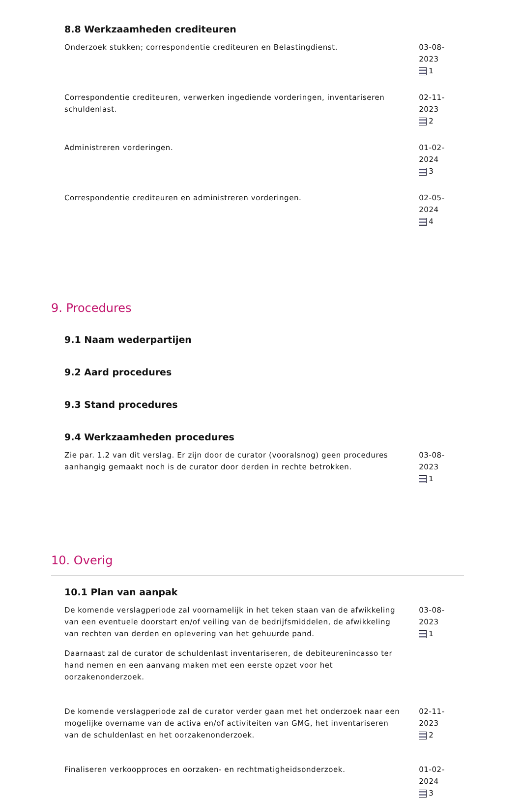8.8 Werkzaamheden crediteuren
Onderzoek stukken; correspondentie crediteuren en Belastingdienst. 03-08-2023
1
Correspondentie crediteuren, verwerken ingediende vorderingen, inventariseren schuldenlast.
02-11-2023
2
Administreren vorderingen. 01-02-2024
3
Correspondentie crediteuren en administreren vorderingen. 02-05-2024
4
9. Procedures
9.1 Naam wederpartijen
9.2 Aard procedures
9.3 Stand procedures
9.4 Werkzaamheden procedures
Zie par. 1.2 van dit verslag. Er zijn door de curator (vooralsnog) geen procedures aanhangig gemaakt noch is de curator door derden in rechte betrokken.
03-08-2023
1
10. Overig
10.1 Plan van aanpak
De komende verslagperiode zal voornamelijk in het teken staan van de afwikkeling van een eventuele doorstart en/of veiling van de bedrijfsmiddelen, de afwikkeling van rechten van derden en oplevering van het gehuurde pand.
Daarnaast zal de curator de schuldenlast inventariseren, de debiteurenincasso ter hand nemen en een aanvang maken met een eerste opzet voor het oorzakenonderzoek.
03-08-2023
1
De komende verslagperiode zal de curator verder gaan met het onderzoek naar een mogelijke overname van de activa en/of activiteiten van GMG, het inventariseren van de schuldenlast en het oorzakenonderzoek.
02-11-2023
2
Finaliseren verkoopproces en oorzaken- en rechtmatigheidsonderzoek. 01-02-2024
3